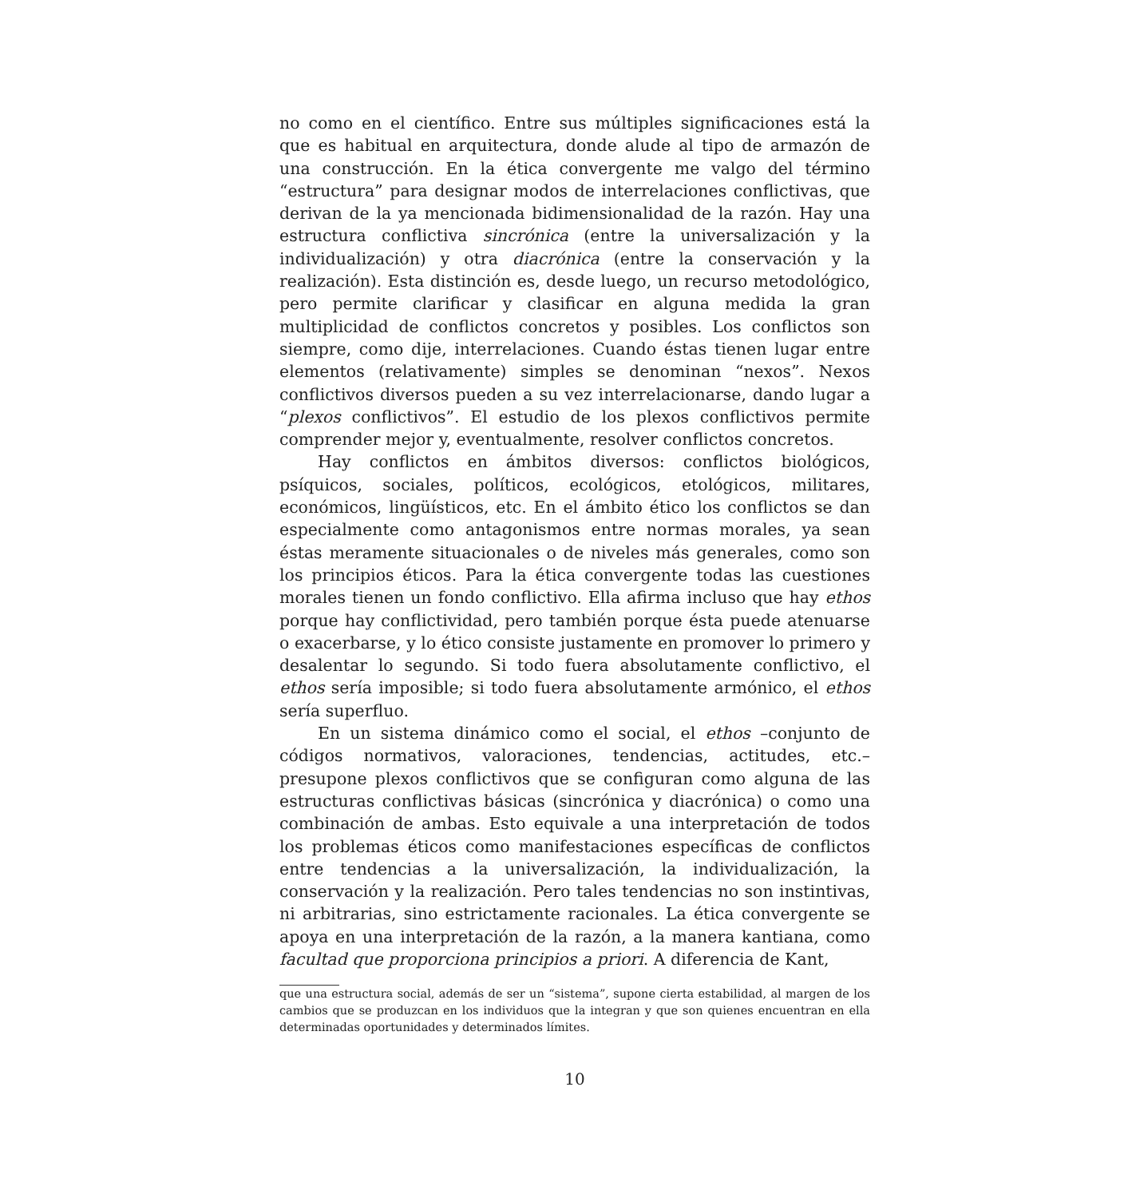no como en el científico. Entre sus múltiples significaciones está la que es habitual en arquitectura, donde alude al tipo de armazón de una construcción. En la ética convergente me valgo del término “estructura” para designar modos de interrelaciones conflictivas, que derivan de la ya mencionada bidimensionalidad de la razón. Hay una estructura conflictiva sincrónica (entre la universalización y la individualización) y otra diacrónica (entre la conservación y la realización). Esta distinción es, desde luego, un recurso metodológico, pero permite clarificar y clasificar en alguna medida la gran multiplicidad de conflictos concretos y posibles. Los conflictos son siempre, como dije, interrelaciones. Cuando éstas tienen lugar entre elementos (relativamente) simples se denominan “nexos”. Nexos conflictivos diversos pueden a su vez interrelacionarse, dando lugar a “plexos conflictivos”. El estudio de los plexos conflictivos permite comprender mejor y, eventualmente, resolver conflictos concretos.
Hay conflictos en ámbitos diversos: conflictos biológicos, psíquicos, sociales, políticos, ecológicos, etológicos, militares, económicos, lingüísticos, etc. En el ámbito ético los conflictos se dan especialmente como antagonismos entre normas morales, ya sean éstas meramente situacionales o de niveles más generales, como son los principios éticos. Para la ética convergente todas las cuestiones morales tienen un fondo conflictivo. Ella afirma incluso que hay ethos porque hay conflictividad, pero también porque ésta puede atenuarse o exacerbarse, y lo ético consiste justamente en promover lo primero y desalentar lo segundo. Si todo fuera absolutamente conflictivo, el ethos sería imposible; si todo fuera absolutamente armónico, el ethos sería superfluo.
En un sistema dinámico como el social, el ethos –conjunto de códigos normativos, valoraciones, tendencias, actitudes, etc.– presupone plexos conflictivos que se configuran como alguna de las estructuras conflictivas básicas (sincrónica y diacrónica) o como una combinación de ambas. Esto equivale a una interpretación de todos los problemas éticos como manifestaciones específicas de conflictos entre tendencias a la universalización, la individualización, la conservación y la realización. Pero tales tendencias no son instintivas, ni arbitrarias, sino estrictamente racionales. La ética convergente se apoya en una interpretación de la razón, a la manera kantiana, como facultad que proporciona principios a priori. A diferencia de Kant,
que una estructura social, además de ser un “sistema”, supone cierta estabilidad, al margen de los cambios que se produzcan en los individuos que la integran y que son quienes encuentran en ella determinadas oportunidades y determinados límites.
10